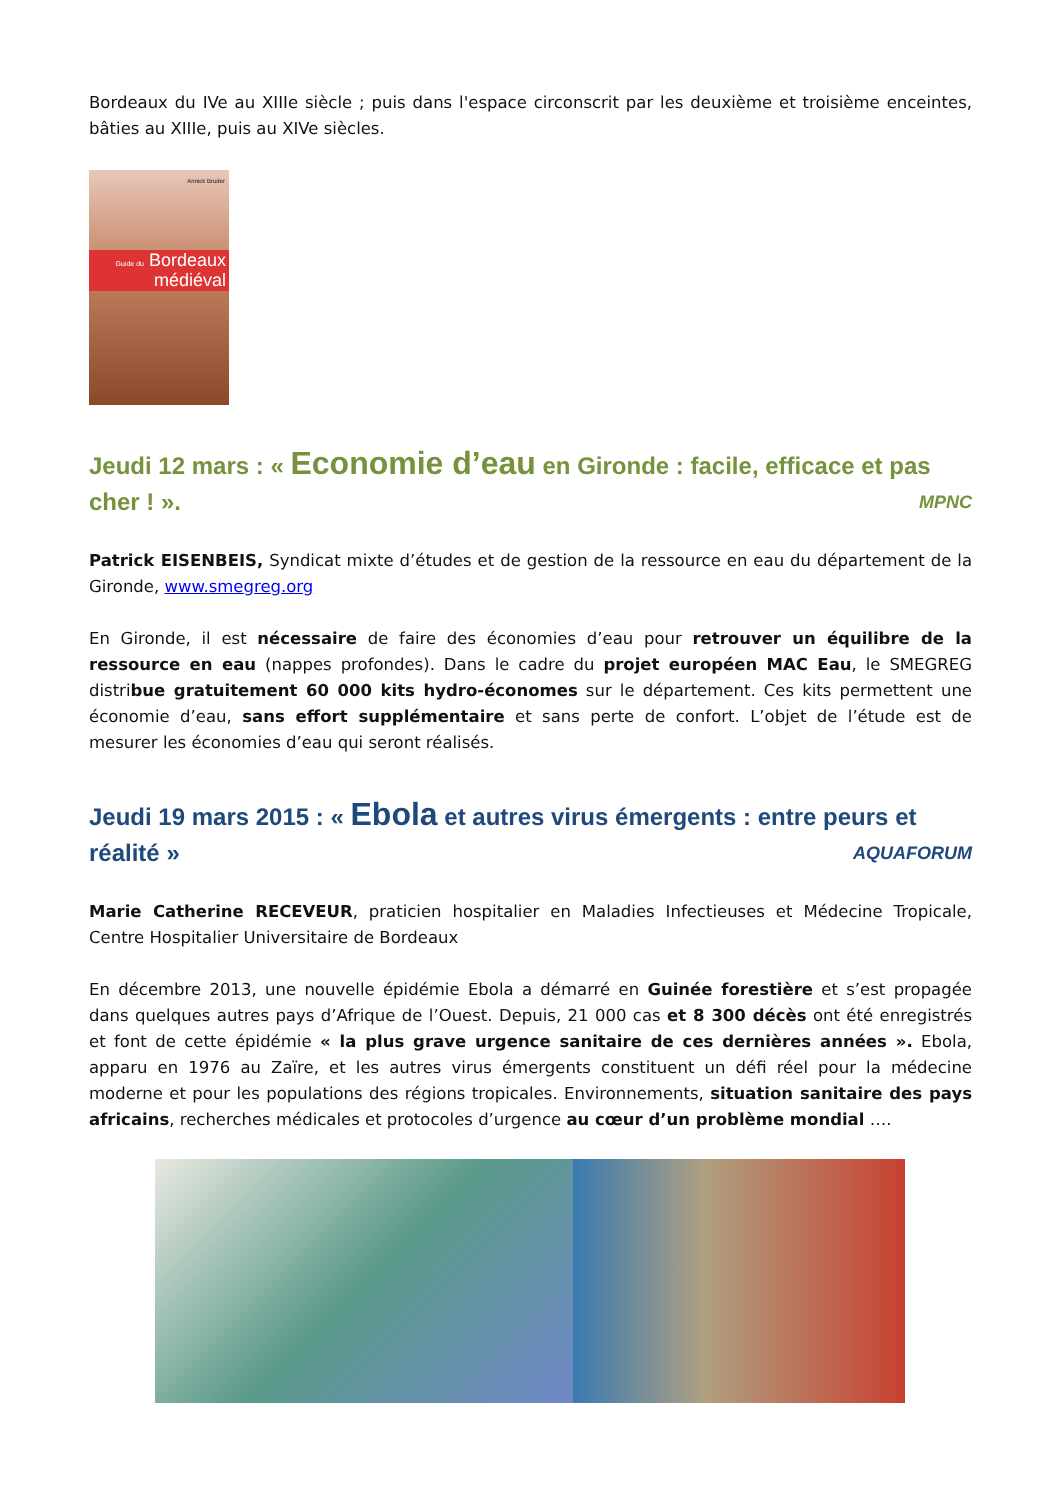Bordeaux du IVe au XIIIe siècle ; puis dans l'espace circonscrit par les deuxième et troisième enceintes, bâties au XIIIe, puis au XIVe siècles.
Annick Bruder
Guide du Bordeaux
médiéval
Jeudi 12 mars : « Economie d’eau en Gironde : facile, efficace et pas cher ! ». MPNC
Patrick EISENBEIS, Syndicat mixte d’études et de gestion de la ressource en eau du département de la Gironde, www.smegreg.org
En Gironde, il est nécessaire de faire des économies d’eau pour retrouver un équilibre de la ressource en eau (nappes profondes). Dans le cadre du projet européen MAC Eau, le SMEGREG distribue gratuitement 60 000 kits hydro-économes sur le département. Ces kits permettent une économie d’eau, sans effort supplémentaire et sans perte de confort. L’objet de l’étude est de mesurer les économies d’eau qui seront réalisés.
Jeudi 19 mars 2015 : « Ebola et autres virus émergents : entre peurs et réalité » AQUAFORUM
Marie Catherine RECEVEUR, praticien hospitalier en Maladies Infectieuses et Médecine Tropicale, Centre Hospitalier Universitaire de Bordeaux
En décembre 2013, une nouvelle épidémie Ebola a démarré en Guinée forestière et s’est propagée dans quelques autres pays d’Afrique de l’Ouest. Depuis, 21 000 cas et 8 300 décès ont été enregistrés et font de cette épidémie « la plus grave urgence sanitaire de ces dernières années ». Ebola, apparu en 1976 au Zaïre, et les autres virus émergents constituent un défi réel pour la médecine moderne et pour les populations des régions tropicales. Environnements, situation sanitaire des pays africains, recherches médicales et protocoles d’urgence au cœur d’un problème mondial ….